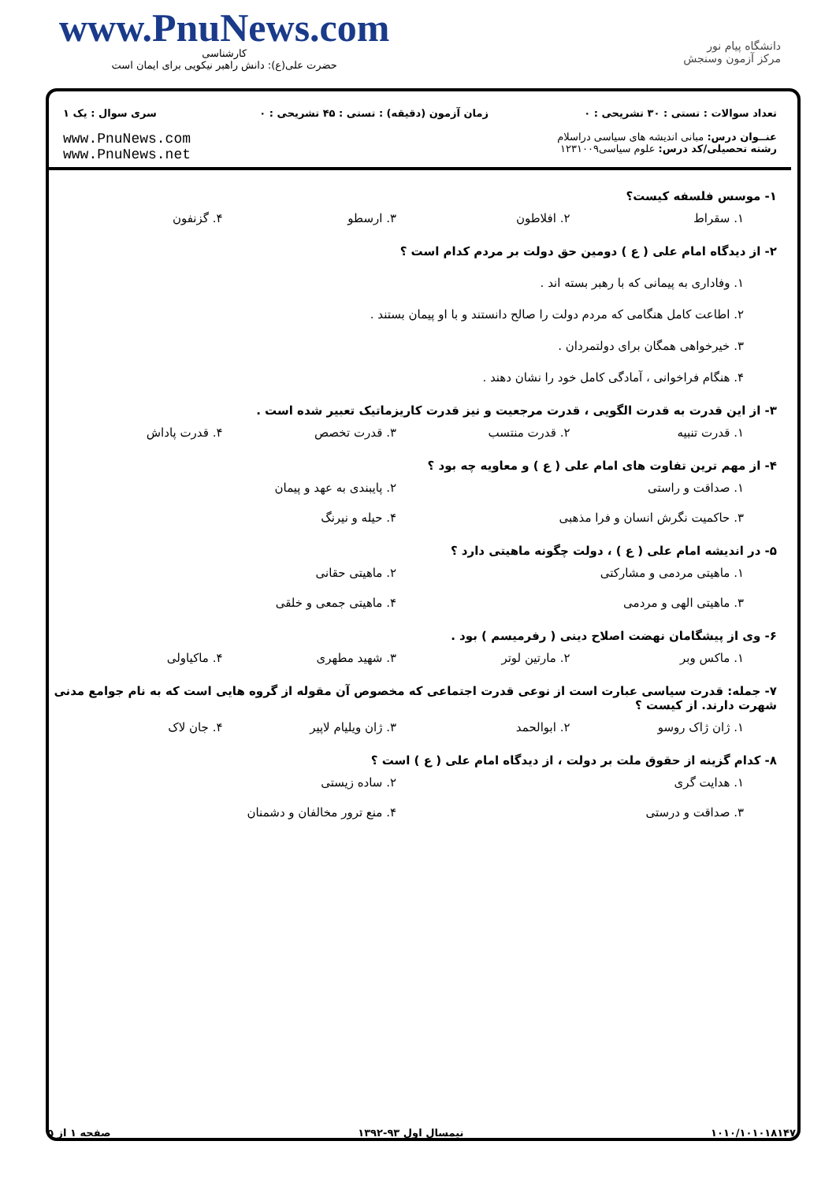www.PnuNews.com
کارشناسی
حضرت علی(ع): دانش راهبر نیکویی برای ایمان است
دانشگاه پیام نور
مرکز آزمون وسنجش
تعداد سوالات : تستی : ۳۰ تشریحی : ۰
عنــوان درس: مبانی اندیشه های سیاسی دراسلام
رشته تحصیلی/کد درس: علوم سیاسی۱۲۳۱۰۰۹
زمان آزمون (دقیقه) : تستی : ۴۵ تشریحی : ۰
سری سوال : یک ۱
www.PnuNews.com
www.PnuNews.net
۱- موسس فلسفه کیست؟
۱. سقراط ۲. افلاطون ۳. ارسطو ۴. گزنفون
۲- از دیدگاه امام علی ( ع ) دومین حق دولت بر مردم کدام است ؟
۱. وفاداری به پیمانی که با رهبر بسته اند .
۲. اطاعت کامل هنگامی که مردم دولت را صالح دانستند و با او پیمان بستند .
۳. خیرخواهی همگان برای دولتمردان .
۴. هنگام فراخوانی ، آمادگی کامل خود را نشان دهند .
۳- از این قدرت به قدرت الگویی ، قدرت مرجعیت و نیز قدرت کاریزماتیک تعبیر شده است .
۱. قدرت تنبیه ۲. قدرت منتسب ۳. قدرت تخصص ۴. قدرت پاداش
۴- از مهم ترین تفاوت های امام علی ( ع ) و معاویه چه بود ؟
۱. صداقت و راستی ۲. پایبندی به عهد و پیمان ۳. حاکمیت نگرش انسان و فرا مذهبی ۴. حیله و نیرنگ
۵- در اندیشه امام علی ( ع ) ، دولت چگونه ماهیتی دارد ؟
۱. ماهیتی مردمی و مشارکتی ۲. ماهیتی حقانی ۳. ماهیتی الهی و مردمی ۴. ماهیتی جمعی و خلقی
۶- وی از پیشگامان نهضت اصلاح دینی ( رفرمیسم ) بود .
۱. ماکس وبر ۲. مارتین لوتر ۳. شهید مطهری ۴. ماکیاولی
۷- جمله: قدرت سیاسی عبارت است از نوعی قدرت اجتماعی که مخصوص آن مقوله از گروه هایی است که به نام جوامع مدنی شهرت دارند. از کیست ؟
۱. ژان ژاک روسو ۲. ابوالحمد ۳. ژان ویلیام لاپیر ۴. جان لاک
۸- کدام گزینه از حقوق ملت بر دولت ، از دیدگاه امام علی ( ع ) است ؟
۱. هدایت گری ۲. ساده زیستی ۳. صداقت و درستی ۴. منع ترور مخالفان و دشمنان
۱۰۱۰/۱۰۱۰۱۸۱۴۷ نیمسال اول ۹۳-۱۳۹۲ صفحه ۱ از ۵